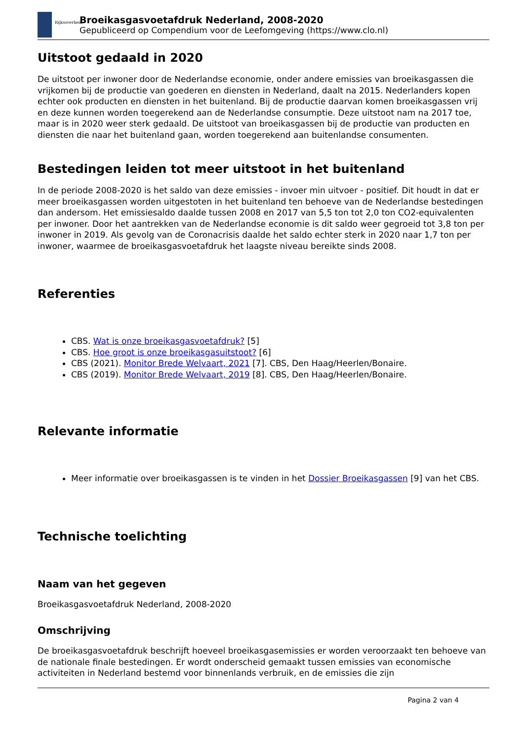Rijksoverheid
Broeikasgasvoetafdruk Nederland, 2008-2020
Gepubliceerd op Compendium voor de Leefomgeving (https://www.clo.nl)
Uitstoot gedaald in 2020
De uitstoot per inwoner door de Nederlandse economie, onder andere emissies van broeikasgassen die vrijkomen bij de productie van goederen en diensten in Nederland, daalt na 2015. Nederlanders kopen echter ook producten en diensten in het buitenland. Bij de productie daarvan komen broeikasgassen vrij en deze kunnen worden toegerekend aan de Nederlandse consumptie. Deze uitstoot nam na 2017 toe, maar is in 2020 weer sterk gedaald. De uitstoot van broeikasgassen bij de productie van producten en diensten die naar het buitenland gaan, worden toegerekend aan buitenlandse consumenten.
Bestedingen leiden tot meer uitstoot in het buitenland
In de periode 2008-2020 is het saldo van deze emissies - invoer min uitvoer - positief. Dit houdt in dat er meer broeikasgassen worden uitgestoten in het buitenland ten behoeve van de Nederlandse bestedingen dan andersom. Het emissiesaldo daalde tussen 2008 en 2017 van 5,5 ton tot 2,0 ton CO2-equivalenten per inwoner. Door het aantrekken van de Nederlandse economie is dit saldo weer gegroeid tot 3,8 ton per inwoner in 2019. Als gevolg van de Coronacrisis daalde het saldo echter sterk in 2020 naar 1,7 ton per inwoner, waarmee de broeikasgasvoetafdruk het laagste niveau bereikte sinds 2008.
Referenties
CBS. Wat is onze broeikasgasvoetafdruk? [5]
CBS. Hoe groot is onze broeikasgasuitstoot? [6]
CBS (2021). Monitor Brede Welvaart, 2021 [7]. CBS, Den Haag/Heerlen/Bonaire.
CBS (2019). Monitor Brede Welvaart, 2019 [8]. CBS, Den Haag/Heerlen/Bonaire.
Relevante informatie
Meer informatie over broeikasgassen is te vinden in het Dossier Broeikasgassen [9] van het CBS.
Technische toelichting
Naam van het gegeven
Broeikasgasvoetafdruk Nederland, 2008-2020
Omschrijving
De broeikasgasvoetafdruk beschrijft hoeveel broeikasgasemissies er worden veroorzaakt ten behoeve van de nationale finale bestedingen. Er wordt onderscheid gemaakt tussen emissies van economische activiteiten in Nederland bestemd voor binnenlands verbruik, en de emissies die zijn
Pagina 2 van 4